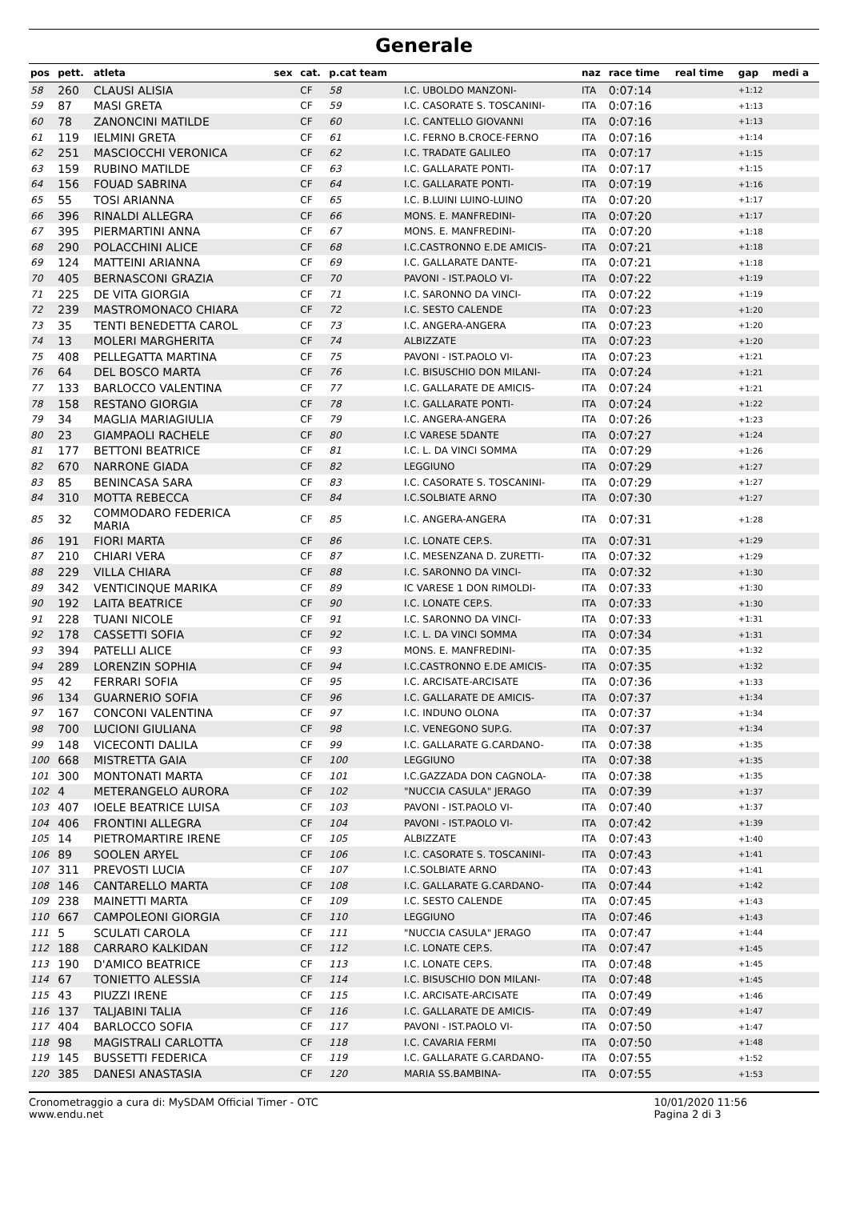Generale
| pos | pett. | atleta | sex | cat. | p.cat team | | naz | race time | real time | gap | medi a |
| --- | --- | --- | --- | --- | --- | --- | --- | --- | --- | --- | --- |
| 58 | 260 | CLAUSI ALISIA | | CF | 58 | I.C. UBOLDO MANZONI- | ITA | 0:07:14 | | +1:12 | |
| 59 | 87 | MASI GRETA | | CF | 59 | I.C. CASORATE S. TOSCANINI- | ITA | 0:07:16 | | +1:13 | |
| 60 | 78 | ZANONCINI MATILDE | | CF | 60 | I.C. CANTELLO GIOVANNI | ITA | 0:07:16 | | +1:13 | |
| 61 | 119 | IELMINI GRETA | | CF | 61 | I.C. FERNO B.CROCE-FERNO | ITA | 0:07:16 | | +1:14 | |
| 62 | 251 | MASCIOCCHI VERONICA | | CF | 62 | I.C. TRADATE GALILEO | ITA | 0:07:17 | | +1:15 | |
| 63 | 159 | RUBINO MATILDE | | CF | 63 | I.C. GALLARATE PONTI- | ITA | 0:07:17 | | +1:15 | |
| 64 | 156 | FOUAD SABRINA | | CF | 64 | I.C. GALLARATE PONTI- | ITA | 0:07:19 | | +1:16 | |
| 65 | 55 | TOSI ARIANNA | | CF | 65 | I.C. B.LUINI LUINO-LUINO | ITA | 0:07:20 | | +1:17 | |
| 66 | 396 | RINALDI ALLEGRA | | CF | 66 | MONS. E. MANFREDINI- | ITA | 0:07:20 | | +1:17 | |
| 67 | 395 | PIERMARTINI ANNA | | CF | 67 | MONS. E. MANFREDINI- | ITA | 0:07:20 | | +1:18 | |
| 68 | 290 | POLACCHINI ALICE | | CF | 68 | I.C.CASTRONNO E.DE AMICIS- | ITA | 0:07:21 | | +1:18 | |
| 69 | 124 | MATTEINI ARIANNA | | CF | 69 | I.C. GALLARATE DANTE- | ITA | 0:07:21 | | +1:18 | |
| 70 | 405 | BERNASCONI GRAZIA | | CF | 70 | PAVONI - IST.PAOLO VI- | ITA | 0:07:22 | | +1:19 | |
| 71 | 225 | DE VITA GIORGIA | | CF | 71 | I.C. SARONNO DA VINCI- | ITA | 0:07:22 | | +1:19 | |
| 72 | 239 | MASTROMONACO CHIARA | | CF | 72 | I.C. SESTO CALENDE | ITA | 0:07:23 | | +1:20 | |
| 73 | 35 | TENTI BENEDETTA CAROL | | CF | 73 | I.C. ANGERA-ANGERA | ITA | 0:07:23 | | +1:20 | |
| 74 | 13 | MOLERI MARGHERITA | | CF | 74 | ALBIZZATE | ITA | 0:07:23 | | +1:20 | |
| 75 | 408 | PELLEGATTA MARTINA | | CF | 75 | PAVONI - IST.PAOLO VI- | ITA | 0:07:23 | | +1:21 | |
| 76 | 64 | DEL BOSCO MARTA | | CF | 76 | I.C. BISUSCHIO DON MILANI- | ITA | 0:07:24 | | +1:21 | |
| 77 | 133 | BARLOCCO VALENTINA | | CF | 77 | I.C. GALLARATE DE AMICIS- | ITA | 0:07:24 | | +1:21 | |
| 78 | 158 | RESTANO GIORGIA | | CF | 78 | I.C. GALLARATE PONTI- | ITA | 0:07:24 | | +1:22 | |
| 79 | 34 | MAGLIA MARIAGIULIA | | CF | 79 | I.C. ANGERA-ANGERA | ITA | 0:07:26 | | +1:23 | |
| 80 | 23 | GIAMPAOLI RACHELE | | CF | 80 | I.C VARESE 5DANTE | ITA | 0:07:27 | | +1:24 | |
| 81 | 177 | BETTONI BEATRICE | | CF | 81 | I.C. L. DA VINCI SOMMA | ITA | 0:07:29 | | +1:26 | |
| 82 | 670 | NARRONE GIADA | | CF | 82 | LEGGIUNO | ITA | 0:07:29 | | +1:27 | |
| 83 | 85 | BENINCASA SARA | | CF | 83 | I.C. CASORATE S. TOSCANINI- | ITA | 0:07:29 | | +1:27 | |
| 84 | 310 | MOTTA REBECCA | | CF | 84 | I.C.SOLBIATE ARNO | ITA | 0:07:30 | | +1:27 | |
| 85 | 32 | COMMODARO FEDERICA MARIA | | CF | 85 | I.C. ANGERA-ANGERA | ITA | 0:07:31 | | +1:28 | |
| 86 | 191 | FIORI MARTA | | CF | 86 | I.C. LONATE CEP.S. | ITA | 0:07:31 | | +1:29 | |
| 87 | 210 | CHIARI VERA | | CF | 87 | I.C. MESENZANA D. ZURETTI- | ITA | 0:07:32 | | +1:29 | |
| 88 | 229 | VILLA CHIARA | | CF | 88 | I.C. SARONNO DA VINCI- | ITA | 0:07:32 | | +1:30 | |
| 89 | 342 | VENTICINQUE MARIKA | | CF | 89 | IC VARESE 1 DON RIMOLDI- | ITA | 0:07:33 | | +1:30 | |
| 90 | 192 | LAITA BEATRICE | | CF | 90 | I.C. LONATE CEP.S. | ITA | 0:07:33 | | +1:30 | |
| 91 | 228 | TUANI NICOLE | | CF | 91 | I.C. SARONNO DA VINCI- | ITA | 0:07:33 | | +1:31 | |
| 92 | 178 | CASSETTI SOFIA | | CF | 92 | I.C. L. DA VINCI SOMMA | ITA | 0:07:34 | | +1:31 | |
| 93 | 394 | PATELLI ALICE | | CF | 93 | MONS. E. MANFREDINI- | ITA | 0:07:35 | | +1:32 | |
| 94 | 289 | LORENZIN SOPHIA | | CF | 94 | I.C.CASTRONNO E.DE AMICIS- | ITA | 0:07:35 | | +1:32 | |
| 95 | 42 | FERRARI SOFIA | | CF | 95 | I.C. ARCISATE-ARCISATE | ITA | 0:07:36 | | +1:33 | |
| 96 | 134 | GUARNERIO SOFIA | | CF | 96 | I.C. GALLARATE DE AMICIS- | ITA | 0:07:37 | | +1:34 | |
| 97 | 167 | CONCONI VALENTINA | | CF | 97 | I.C. INDUNO OLONA | ITA | 0:07:37 | | +1:34 | |
| 98 | 700 | LUCIONI GIULIANA | | CF | 98 | I.C. VENEGONO SUP.G. | ITA | 0:07:37 | | +1:34 | |
| 99 | 148 | VICECONTI DALILA | | CF | 99 | I.C. GALLARATE G.CARDANO- | ITA | 0:07:38 | | +1:35 | |
| 100 | 668 | MISTRETTA GAIA | | CF | 100 | LEGGIUNO | ITA | 0:07:38 | | +1:35 | |
| 101 | 300 | MONTONATI MARTA | | CF | 101 | I.C.GAZZADA DON CAGNOLA- | ITA | 0:07:38 | | +1:35 | |
| 102 | 4 | METERANGELO AURORA | | CF | 102 | "NUCCIA CASULA" JERAGO | ITA | 0:07:39 | | +1:37 | |
| 103 | 407 | IOELE BEATRICE LUISA | | CF | 103 | PAVONI - IST.PAOLO VI- | ITA | 0:07:40 | | +1:37 | |
| 104 | 406 | FRONTINI ALLEGRA | | CF | 104 | PAVONI - IST.PAOLO VI- | ITA | 0:07:42 | | +1:39 | |
| 105 | 14 | PIETROMARTIRE IRENE | | CF | 105 | ALBIZZATE | ITA | 0:07:43 | | +1:40 | |
| 106 | 89 | SOOLEN ARYEL | | CF | 106 | I.C. CASORATE S. TOSCANINI- | ITA | 0:07:43 | | +1:41 | |
| 107 | 311 | PREVOSTI LUCIA | | CF | 107 | I.C.SOLBIATE ARNO | ITA | 0:07:43 | | +1:41 | |
| 108 | 146 | CANTARELLO MARTA | | CF | 108 | I.C. GALLARATE G.CARDANO- | ITA | 0:07:44 | | +1:42 | |
| 109 | 238 | MAINETTI MARTA | | CF | 109 | I.C. SESTO CALENDE | ITA | 0:07:45 | | +1:43 | |
| 110 | 667 | CAMPOLEONI GIORGIA | | CF | 110 | LEGGIUNO | ITA | 0:07:46 | | +1:43 | |
| 111 | 5 | SCULATI CAROLA | | CF | 111 | "NUCCIA CASULA" JERAGO | ITA | 0:07:47 | | +1:44 | |
| 112 | 188 | CARRARO KALKIDAN | | CF | 112 | I.C. LONATE CEP.S. | ITA | 0:07:47 | | +1:45 | |
| 113 | 190 | D'AMICO BEATRICE | | CF | 113 | I.C. LONATE CEP.S. | ITA | 0:07:48 | | +1:45 | |
| 114 | 67 | TONIETTO ALESSIA | | CF | 114 | I.C. BISUSCHIO DON MILANI- | ITA | 0:07:48 | | +1:45 | |
| 115 | 43 | PIUZZI IRENE | | CF | 115 | I.C. ARCISATE-ARCISATE | ITA | 0:07:49 | | +1:46 | |
| 116 | 137 | TALJABINI TALIA | | CF | 116 | I.C. GALLARATE DE AMICIS- | ITA | 0:07:49 | | +1:47 | |
| 117 | 404 | BARLOCCO SOFIA | | CF | 117 | PAVONI - IST.PAOLO VI- | ITA | 0:07:50 | | +1:47 | |
| 118 | 98 | MAGISTRALI CARLOTTA | | CF | 118 | I.C. CAVARIA FERMI | ITA | 0:07:50 | | +1:48 | |
| 119 | 145 | BUSSETTI FEDERICA | | CF | 119 | I.C. GALLARATE G.CARDANO- | ITA | 0:07:55 | | +1:52 | |
| 120 | 385 | DANESI ANASTASIA | | CF | 120 | MARIA SS.BAMBINA- | ITA | 0:07:55 | | +1:53 | |
Cronometraggio a cura di: MySDAM Official Timer - OTC
www.endu.net
10/01/2020 11:56
Pagina 2 di 3